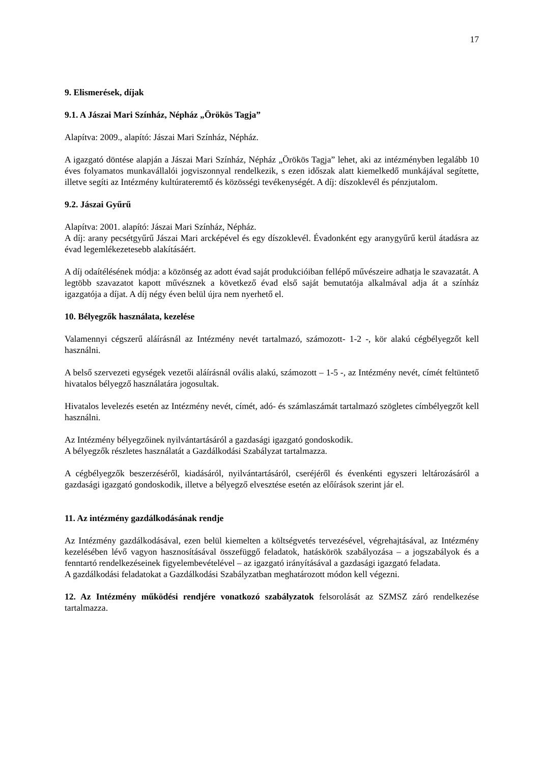17
9. Elismerések, díjak
9.1. A Jászai Mari Színház, Népház „Örökös Tagja”
Alapítva: 2009., alapító: Jászai Mari Színház, Népház.
A igazgató döntése alapján a Jászai Mari Színház, Népház „Örökös Tagja” lehet, aki az intézményben legalább 10 éves folyamatos munkavállalói jogviszonnyal rendelkezik, s ezen időszak alatt kiemelkedő munkájával segítette, illetve segíti az Intézmény kultúrateremtő és közösségi tevékenységét. A díj: díszoklevél és pénzjutalom.
9.2. Jászai Gyűrű
Alapítva: 2001. alapító: Jászai Mari Színház, Népház.
A díj: arany pecsétgyűrű Jászai Mari arcképével és egy díszoklevél. Évadonként egy aranygyűrű kerül átadásra az évad legemlékezetesebb alakításáért.
A díj odaítélésének módja: a közönség az adott évad saját produkcióiban fellépő művészeire adhatja le szavazatát. A legtöbb szavazatot kapott művésznek a következő évad első saját bemutatója alkalmával adja át a színház igazgatója a díjat. A díj négy éven belül újra nem nyerhető el.
10. Bélyegzők használata, kezelése
Valamennyi cégszerű aláírásnál az Intézmény nevét tartalmazó, számozott- 1-2 -, kör alakú cégbélyegzőt kell használni.
A belső szervezeti egységek vezetői aláírásnál ovális alakú, számozott – 1-5 -, az Intézmény nevét, címét feltüntető hivatalos bélyegző használatára jogosultak.
Hivatalos levelezés esetén az Intézmény nevét, címét, adó- és számlaszámát tartalmazó szögletes címbélyegzőt kell használni.
Az Intézmény bélyegzőinek nyilvántartásáról a gazdasági igazgató gondoskodik.
A bélyegzők részletes használatát a Gazdálkodási Szabályzat tartalmazza.
A cégbélyegzők beszerzéséről, kiadásáról, nyilvántartásáról, cseréjéről és évenkénti egyszeri leltározásáról a gazdasági igazgató gondoskodik, illetve a bélyegző elvesztése esetén az előírások szerint jár el.
11. Az intézmény gazdálkodásának rendje
Az Intézmény gazdálkodásával, ezen belül kiemelten a költségvetés tervezésével, végrehajtásával, az Intézmény kezelésében lévő vagyon hasznosításával összefüggő feladatok, hatáskörök szabályozása – a jogszabályok és a fenntartó rendelkezéseinek figyelembevételével – az igazgató irányításával a gazdasági igazgató feladata.
A gazdálkodási feladatokat a Gazdálkodási Szabályzatban meghatározott módon kell végezni.
12. Az Intézmény működési rendjére vonatkozó szabályzatok felsorolását az SZMSZ záró rendelkezése tartalmazza.